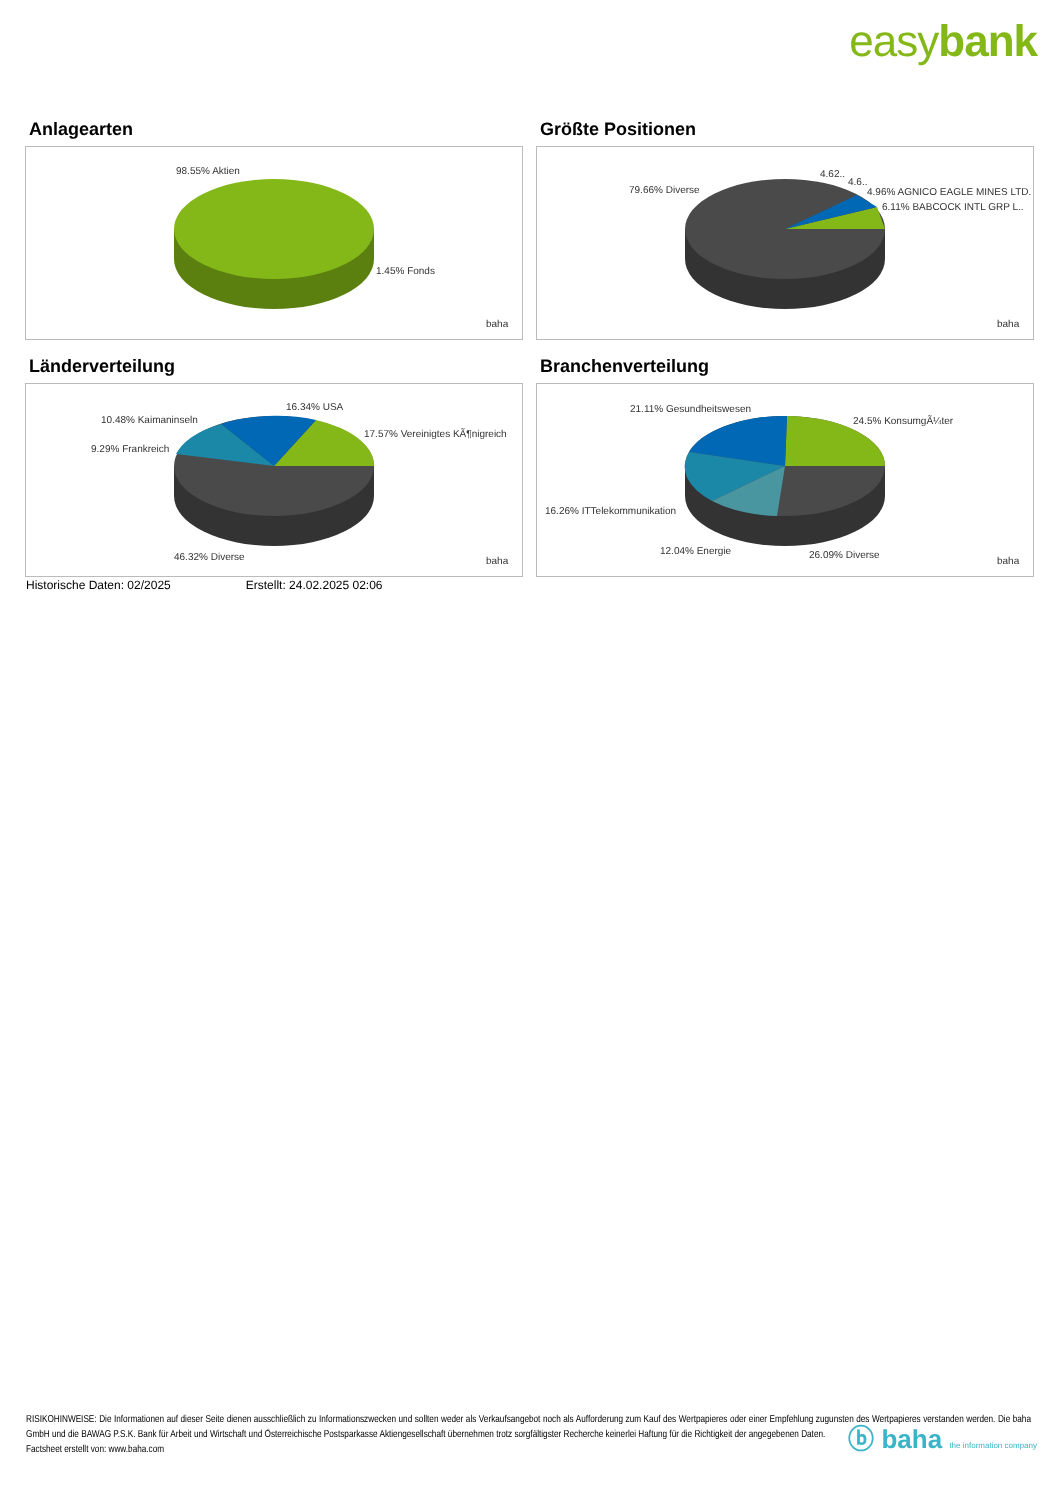easybank
Anlagearten
98.55% Aktien
1.45% Fonds
baha
Größte Positionen
79.66% Diverse
4.62..
4.6..
4.96% AGNICO EAGLE MINES LTD.
6.11% BABCOCK INTL GRP L..
baha
Länderverteilung
10.48% Kaimaninseln
16.34% USA
17.57% Vereinigtes KÃ¶nigreich
9.29% Frankreich
46.32% Diverse
baha
Branchenverteilung
21.11% Gesundheitswesen
24.5% KonsumgÃ¼ter
16.26% ITTelekommunikation
12.04% Energie
26.09% Diverse
baha
Historische Daten: 02/2025 Erstellt: 24.02.2025 02:06
RISIKOHINWEISE: Die Informationen auf dieser Seite dienen ausschließlich zu Informationszwecken und sollten weder als Verkaufsangebot noch als Aufforderung zum Kauf des Wertpapieres oder einer Empfehlung zugunsten des Wertpapieres verstanden werden. Die baha GmbH und die BAWAG P.S.K. Bank für Arbeit und Wirtschaft und Österreichische Postsparkasse Aktiengesellschaft übernehmen trotz sorgfältigster Recherche keinerlei Haftung für die Richtigkeit der angegebenen Daten.
Factsheet erstellt von: www.baha.com
ⓑ baha the information company